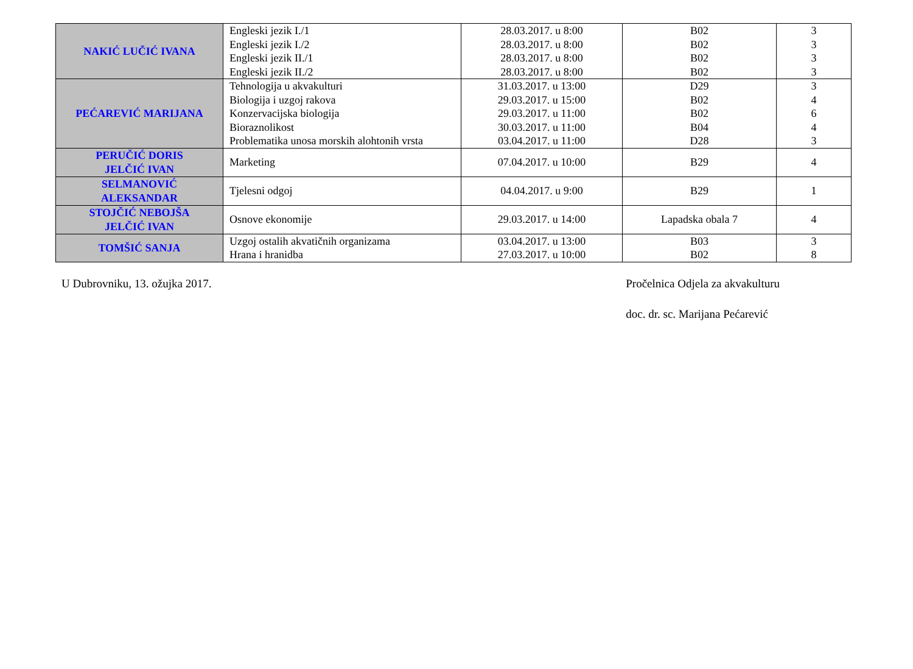| NAKIĆ LUČIĆ IVANA | Engleski jezik I./1 Engleski jezik I./2 Engleski jezik II./1 Engleski jezik II./2 | 28.03.2017. u 8:00 28.03.2017. u 8:00 28.03.2017. u 8:00 28.03.2017. u 8:00 | B02 B02 B02 B02 | 3 3 3 3 |
| PEĆAREVIĆ MARIJANA | Tehnologija u akvakulturi Biologija i uzgoj rakova Konzervacijska biologija Bioraznolikost Problematika unosa morskih alohtonih vrsta | 31.03.2017. u 13:00 29.03.2017. u 15:00 29.03.2017. u 11:00 30.03.2017. u 11:00 03.04.2017. u 11:00 | D29 B02 B02 B04 D28 | 3 4 6 4 3 |
| PERUČIĆ DORIS JELČIĆ IVAN | Marketing | 07.04.2017. u 10:00 | B29 | 4 |
| SELMANOVIĆ ALEKSANDAR | Tjelesni odgoj | 04.04.2017. u 9:00 | B29 | 1 |
| STOJČIĆ NEBOJŠA JELČIĆ IVAN | Osnove ekonomije | 29.03.2017. u 14:00 | Lapadska obala 7 | 4 |
| TOMŠIĆ SANJA | Uzgoj ostalih akvatičnih organizama Hrana i hranidba | 03.04.2017. u 13:00 27.03.2017. u 10:00 | B03 B02 | 3 8 |
U Dubrovniku, 13. ožujka 2017. Pročelnica Odjela za akvakulturu
doc. dr. sc. Marijana Pećarević